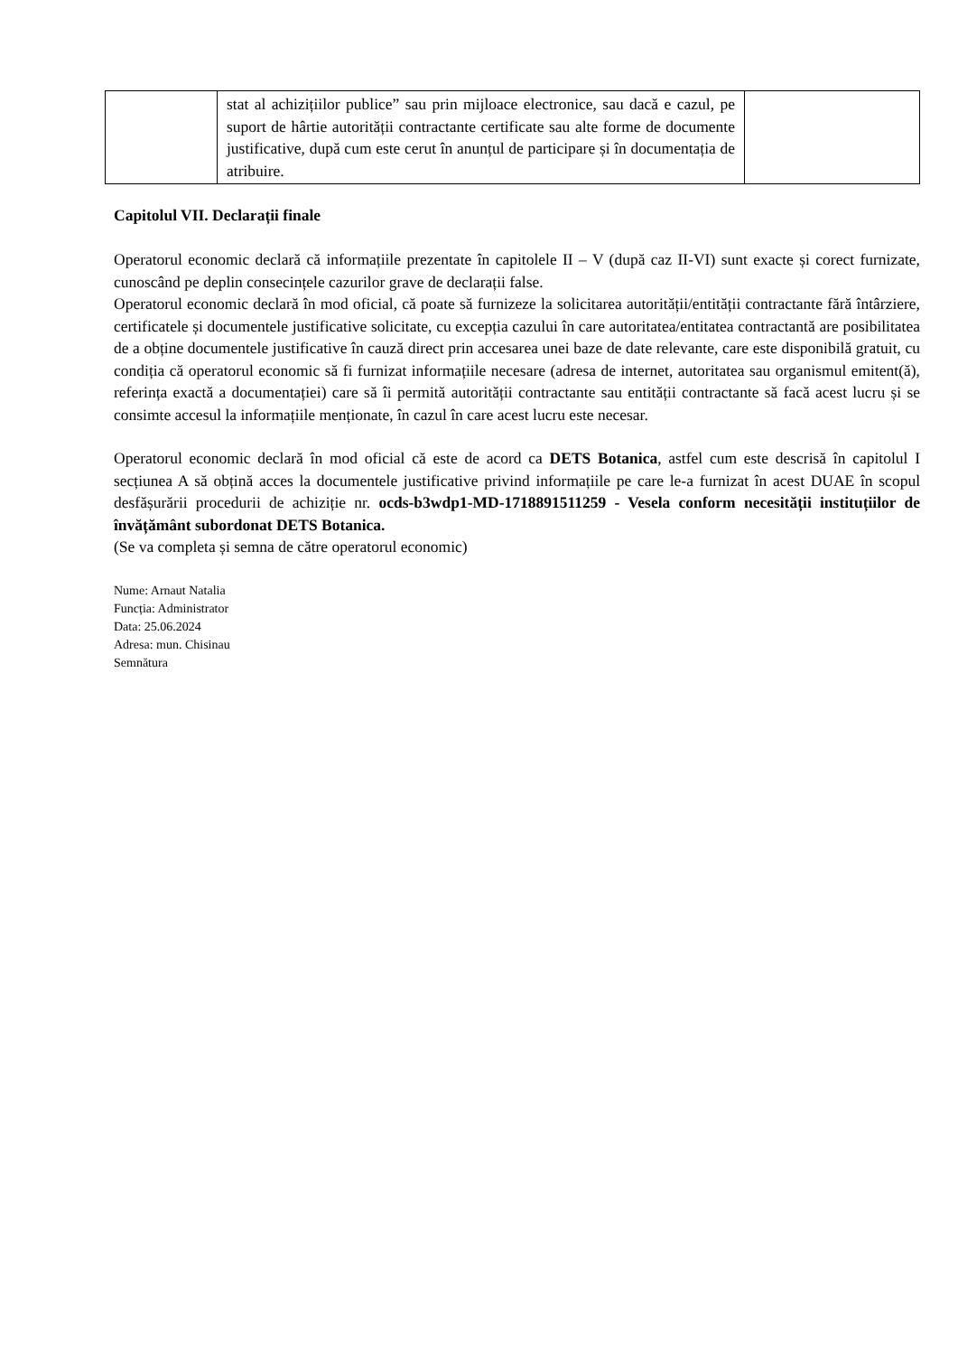| | stat al achizițiilor publice” sau prin mijloace electronice, sau dacă e cazul, pe suport de hârtie autorității contractante certificate sau alte forme de documente justificative, după cum este cerut în anunțul de participare și în documentația de atribuire. | |
Capitolul VII. Declarații finale
Operatorul economic declară că informațiile prezentate în capitolele II – V (după caz II-VI) sunt exacte și corect furnizate, cunoscând pe deplin consecințele cazurilor grave de declarații false.
Operatorul economic declară în mod oficial, că poate să furnizeze la solicitarea autorității/entității contractante fără întârziere, certificatele și documentele justificative solicitate, cu excepția cazului în care autoritatea/entitatea contractantă are posibilitatea de a obține documentele justificative în cauză direct prin accesarea unei baze de date relevante, care este disponibilă gratuit, cu condiția că operatorul economic să fi furnizat informațiile necesare (adresa de internet, autoritatea sau organismul emitent(ă), referința exactă a documentației) care să îi permită autorității contractante sau entității contractante să facă acest lucru și se consimte accesul la informațiile menționate, în cazul în care acest lucru este necesar.
Operatorul economic declară în mod oficial că este de acord ca DETS Botanica, astfel cum este descrisă în capitolul I secțiunea A să obțină acces la documentele justificative privind informațiile pe care le-a furnizat în acest DUAE în scopul desfășurării procedurii de achiziție nr. ocds-b3wdp1-MD-1718891511259 - Vesela conform necesității instituțiilor de învățământ subordonat DETS Botanica.
(Se va completa și semna de către operatorul economic)
Nume: Arnaut Natalia
Funcția: Administrator
Data: 25.06.2024
Adresa: mun. Chisinau
Semnătura